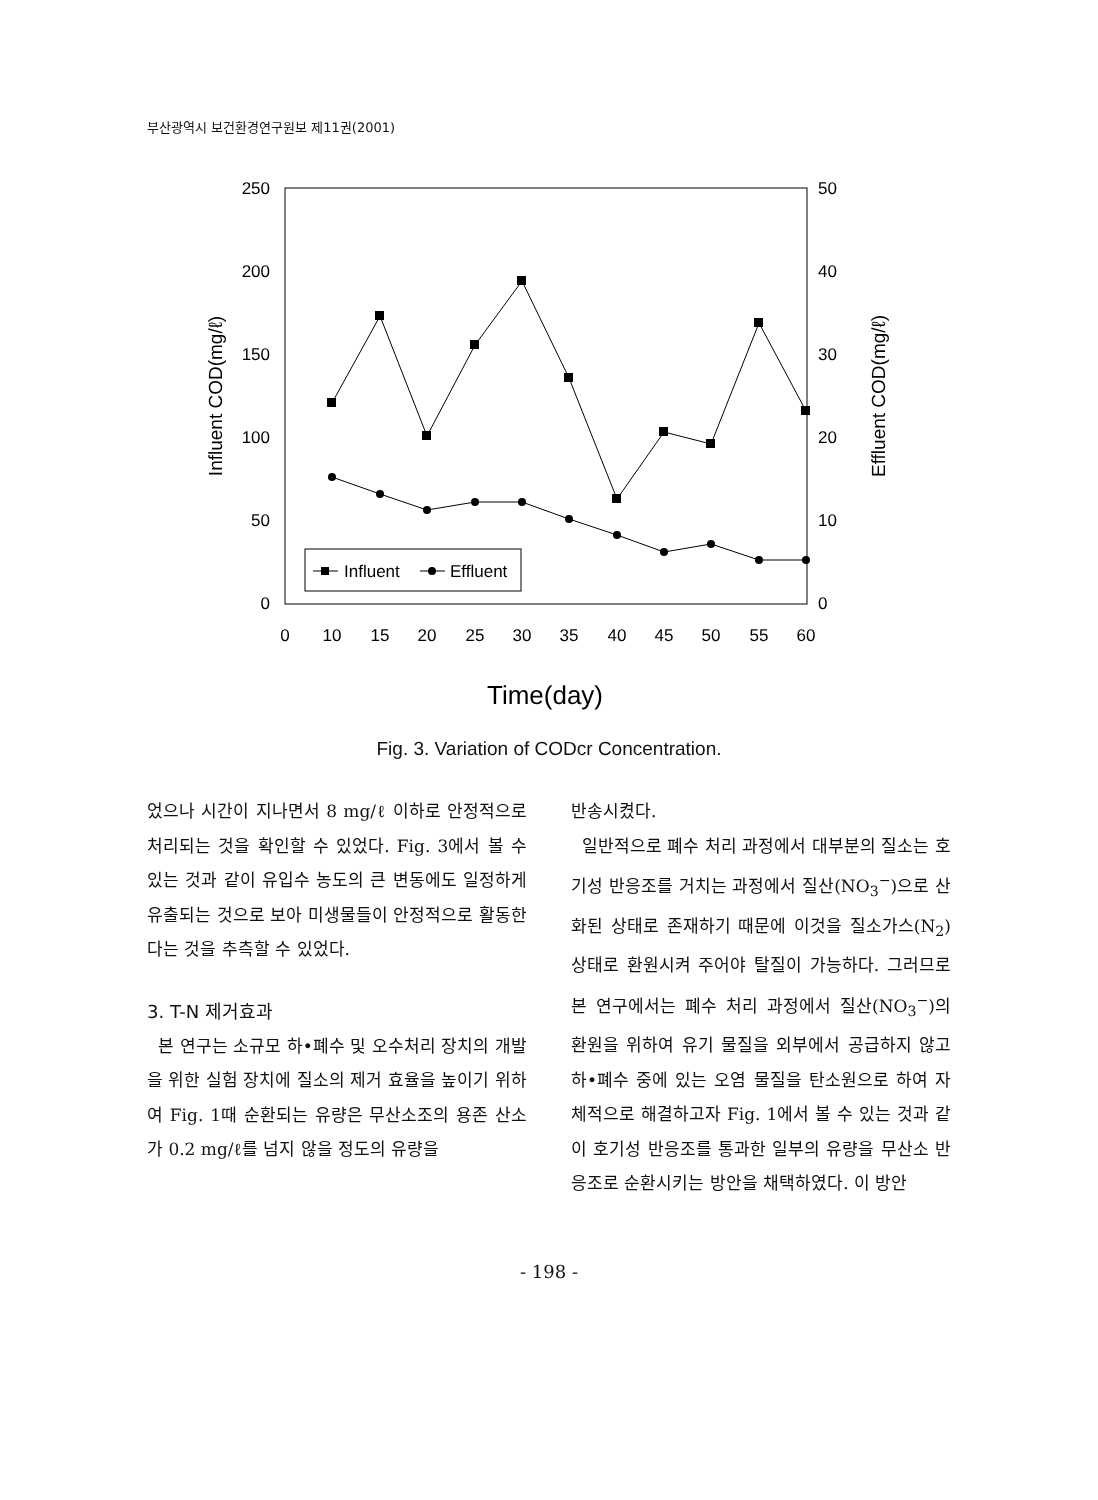부산광역시 보건환경연구원보 제11권(2001)
250
200
150
100
50
0
50
40
30
20
10
0
0
10
15
20
25
30
35
40
45
50
55
60
Time(day)
Influent COD(mg/ℓ)
Effluent COD(mg/ℓ)
Influent
Effluent
Fig. 3. Variation of CODcr Concentration.
었으나 시간이 지나면서 8 mg/ℓ 이하로 안정적으로 처리되는 것을 확인할 수 있었다. Fig. 3에서 볼 수 있는 것과 같이 유입수 농도의 큰 변동에도 일정하게 유출되는 것으로 보아 미생물들이 안정적으로 활동한다는 것을 추측할 수 있었다.
3. T-N 제거효과
본 연구는 소규모 하•폐수 및 오수처리 장치의 개발을 위한 실험 장치에 질소의 제거 효율을 높이기 위하여 Fig. 1때 순환되는 유량은 무산소조의 용존 산소가 0.2 mg/ℓ를 넘지 않을 정도의 유량을
반송시켰다.
일반적으로 폐수 처리 과정에서 대부분의 질소는 호기성 반응조를 거치는 과정에서 질산(NO<sub>3</sub><sup>−</sup>)으로 산화된 상태로 존재하기 때문에 이것을 질소가스(N<sub>2</sub>) 상태로 환원시켜 주어야 탈질이 가능하다. 그러므로 본 연구에서는 폐수 처리 과정에서 질산(NO<sub>3</sub><sup>−</sup>)의 환원을 위하여 유기 물질을 외부에서 공급하지 않고 하•폐수 중에 있는 오염 물질을 탄소원으로 하여 자체적으로 해결하고자 Fig. 1에서 볼 수 있는 것과 같이 호기성 반응조를 통과한 일부의 유량을 무산소 반응조로 순환시키는 방안을 채택하였다. 이 방안
- 198 -